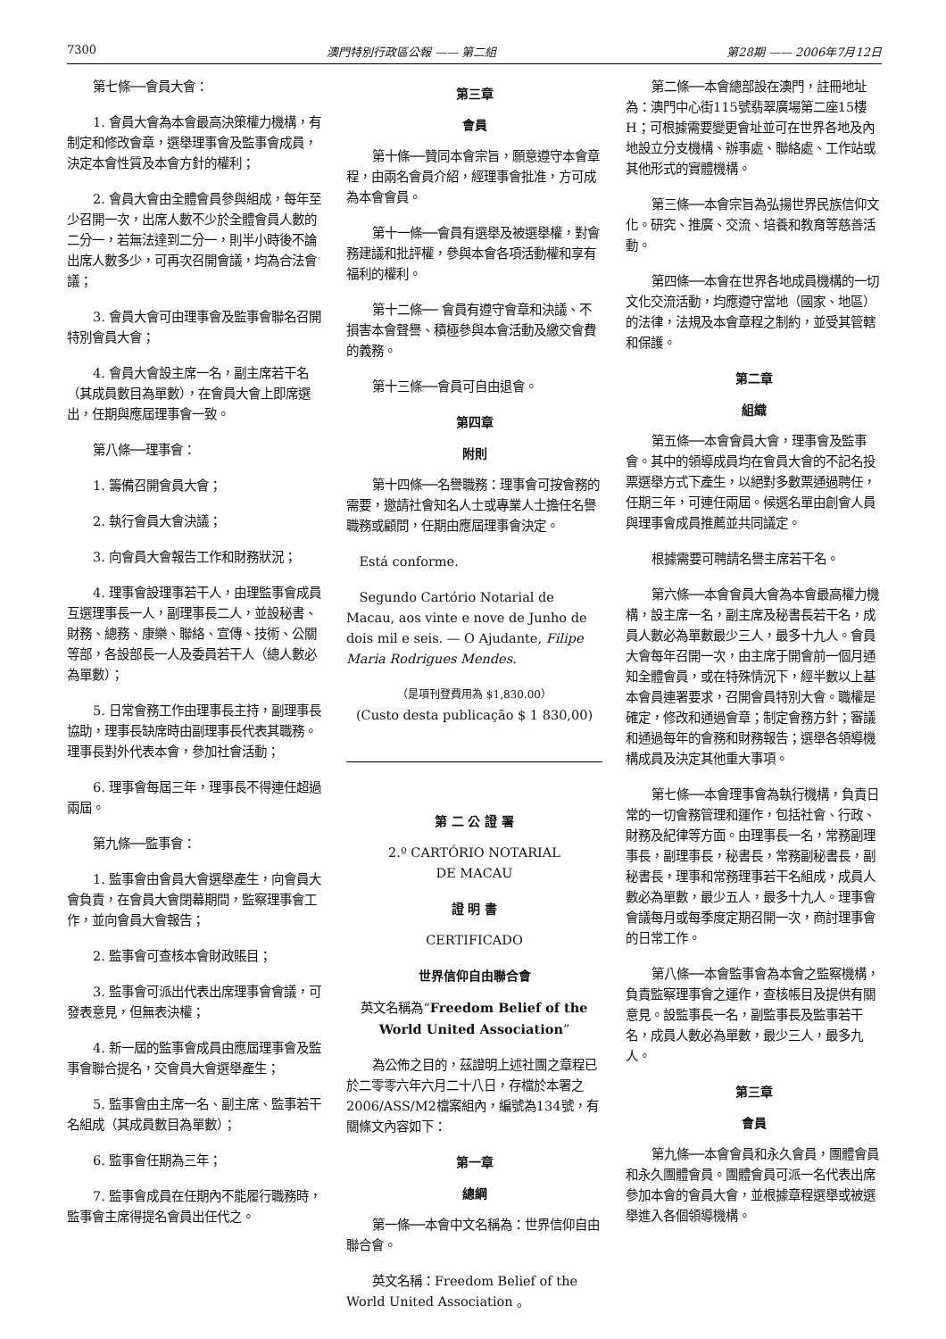7300 澳門特別行政區公報 —— 第二組 第28期 —— 2006年7月12日
第七條──會員大會：
1. 會員大會為本會最高決策權力機構，有制定和修改會章，選舉理事會及監事會成員，決定本會性質及本會方針的權利；
2. 會員大會由全體會員參與組成，每年至少召開一次，出席人數不少於全體會員人數的二分一，若無法達到二分一，則半小時後不論出席人數多少，可再次召開會議，均為合法會議；
3. 會員大會可由理事會及監事會聯名召開特別會員大會；
4. 會員大會設主席一名，副主席若干名（其成員數目為單數），在會員大會上即席選出，任期與應屆理事會一致。
第八條──理事會：
1. 籌備召開會員大會；
2. 執行會員大會決議；
3. 向會員大會報告工作和財務狀況；
4. 理事會設理事若干人，由理監事會成員互選理事長一人，副理事長二人，並設秘書、財務、總務、康樂、聯絡、宣傳、技術、公關等部，各設部長一人及委員若干人（總人數必為單數）；
5. 日常會務工作由理事長主持，副理事長協助，理事長缺席時由副理事長代表其職務。理事長對外代表本會，參加社會活動；
6. 理事會每屆三年，理事長不得連任超過兩屆。
第九條──監事會：
1. 監事會由會員大會選舉產生，向會員大會負責，在會員大會閉幕期間，監察理事會工作，並向會員大會報告；
2. 監事會可查核本會財政賬目；
3. 監事會可派出代表出席理事會會議，可發表意見，但無表決權；
4. 新一屆的監事會成員由應屆理事會及監事會聯合提名，交會員大會選舉產生；
5. 監事會由主席一名、副主席、監事若干名組成（其成員數目為單數）；
6. 監事會任期為三年；
7. 監事會成員在任期內不能履行職務時，監事會主席得提名會員出任代之。
第三章
會員
第十條──贊同本會宗旨，願意遵守本會章程，由兩名會員介紹，經理事會批准，方可成為本會會員。
第十一條──會員有選舉及被選舉權，對會務建議和批評權，參與本會各項活動權和享有福利的權利。
第十二條── 會員有遵守會章和決議、不損害本會聲譽、積極參與本會活動及繳交會費的義務。
第十三條──會員可自由退會。
第四章
附則
第十四條──名譽職務：理事會可按會務的需要，邀請社會知名人士或專業人士擔任名譽職務或顧問，任期由應屆理事會決定。
Está conforme.
Segundo Cartório Notarial de Macau, aos vinte e nove de Junho de dois mil e seis. — O Ajudante, Filipe Maria Rodrigues Mendes.
（是項刊登費用為 $1,830.00）
(Custo desta publicação $ 1 830,00)
第 二 公 證 署
2.º CARTÓRIO NOTARIAL
DE MACAU
證 明 書
CERTIFICADO
世界信仰自由聯合會
英文名稱為“Freedom Belief of the World United Association”
為公佈之目的，茲證明上述社團之章程已於二零零六年六月二十八日，存檔於本署之2006/ASS/M2檔案組內，編號為134號，有關條文內容如下：
第一章
總綱
第一條──本會中文名稱為：世界信仰自由聯合會。
英文名稱：Freedom Belief of the World United Association 。
第二條──本會總部設在澳門，註冊地址為：澳門中心街115號翡翠廣場第二座15樓H；可根據需要變更會址並可在世界各地及內地設立分支機構、辦事處、聯絡處、工作站或其他形式的實體機構。
第三條──本會宗旨為弘揚世界民族信仰文化。研究、推廣、交流、培養和教育等慈善活動。
第四條──本會在世界各地成員機構的一切文化交流活動，均應遵守當地（國家、地區）的法律，法規及本會章程之制約，並受其管轄和保護。
第二章
組織
第五條──本會會員大會，理事會及監事會。其中的領導成員均在會員大會的不記名投票選舉方式下產生，以絕對多數票通過聘任，任期三年，可連任兩屆。候選名單由創會人員與理事會成員推薦並共同議定。
根據需要可聘請名譽主席若干名。
第六條──本會會員大會為本會最高權力機構，設主席一名，副主席及秘書長若干名，成員人數必為單數最少三人，最多十九人。會員大會每年召開一次，由主席于開會前一個月通知全體會員，或在特殊情況下，經半數以上基本會員連署要求，召開會員特別大會。職權是確定，修改和通過會章；制定會務方針；審議和通過每年的會務和財務報告；選舉各領導機構成員及決定其他重大事項。
第七條──本會理事會為執行機構，負責日常的一切會務管理和運作，包括社會、行政、財務及紀律等方面。由理事長一名，常務副理事長，副理事長，秘書長，常務副秘書長，副秘書長，理事和常務理事若干名組成，成員人數必為單數，最少五人，最多十九人。理事會會議每月或每季度定期召開一次，商討理事會的日常工作。
第八條──本會監事會為本會之監察機構，負責監察理事會之運作，查核帳目及提供有關意見。設監事長一名，副監事長及監事若干名，成員人數必為單數，最少三人，最多九人。
第三章
會員
第九條──本會會員和永久會員，團體會員和永久團體會員。團體會員可派一名代表出席參加本會的會員大會，並根據章程選舉或被選舉進入各個領導機構。